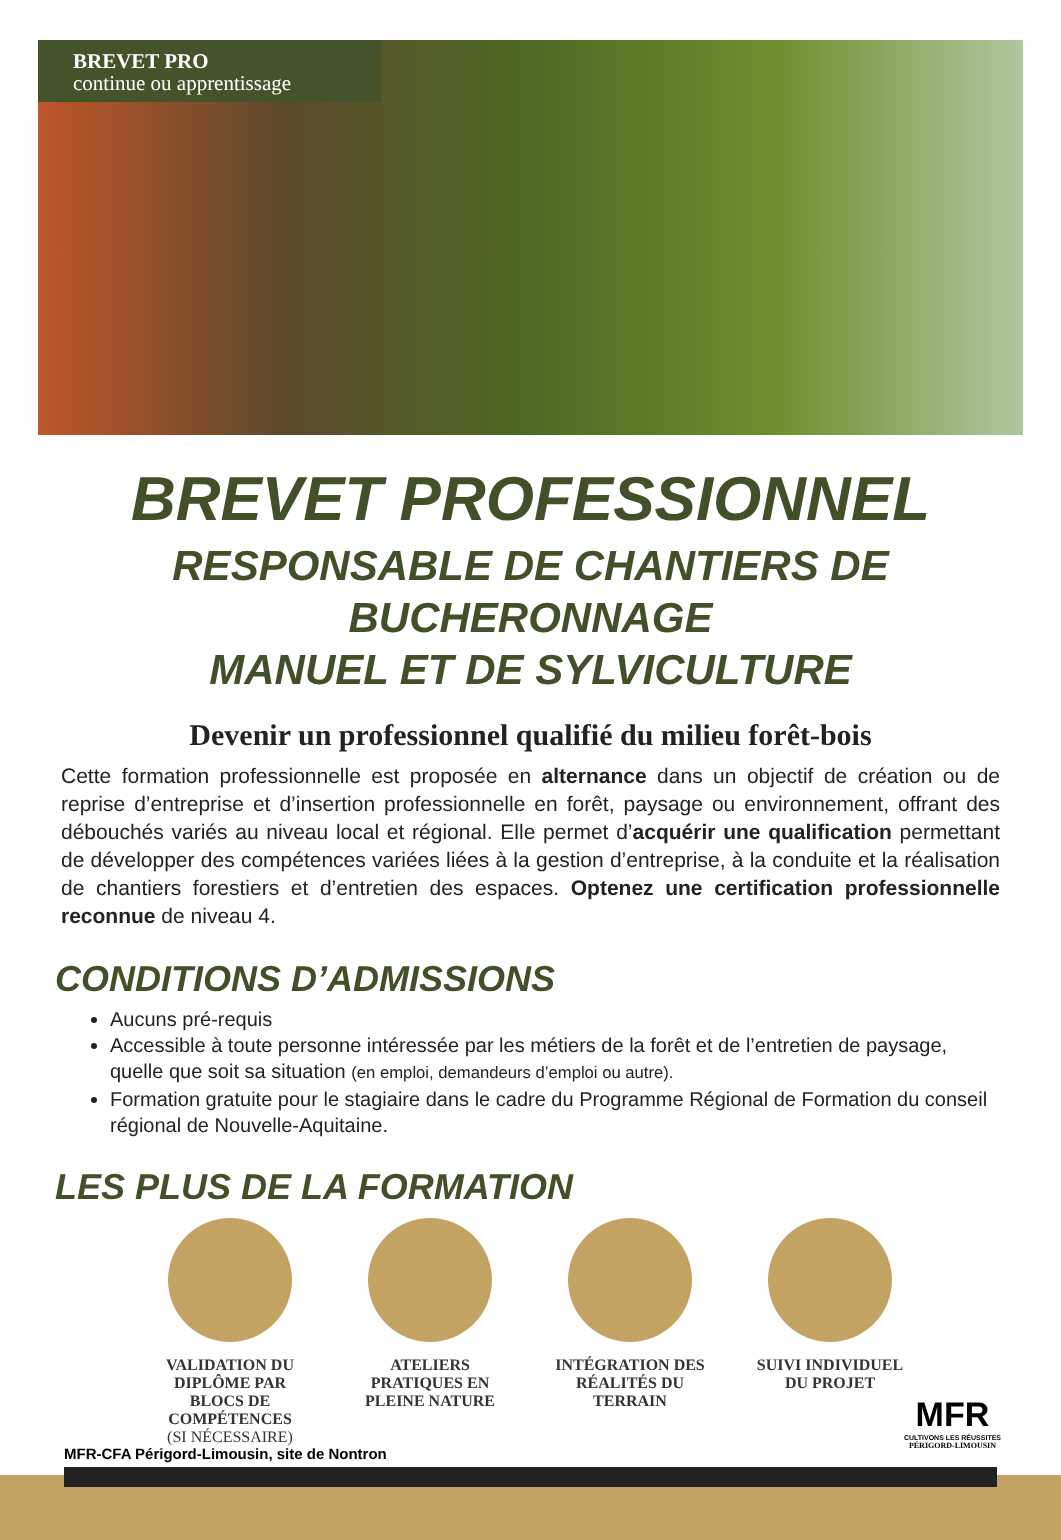BREVET PRO
continue ou apprentissage
BREVET PROFESSIONNEL
RESPONSABLE DE CHANTIERS DE BUCHERONNAGE
MANUEL ET DE SYLVICULTURE
Devenir un professionnel qualifié du milieu forêt-bois
Cette formation professionnelle est proposée en alternance dans un objectif de création ou de reprise d’entreprise et d’insertion professionnelle en forêt, paysage ou environnement, offrant des débouchés variés au niveau local et régional. Elle permet d’acquérir une qualification permettant de développer des compétences variées liées à la gestion d’entreprise, à la conduite et la réalisation de chantiers forestiers et d’entretien des espaces. Optenez une certification professionnelle reconnue de niveau 4.
CONDITIONS D’ADMISSIONS
Aucuns pré-requis
Accessible à toute personne intéressée par les métiers de la forêt et de l’entretien de paysage, quelle que soit sa situation (en emploi, demandeurs d’emploi ou autre).
Formation gratuite pour le stagiaire dans le cadre du Programme Régional de Formation du conseil régional de Nouvelle-Aquitaine.
LES PLUS DE LA FORMATION
VALIDATION DU DIPLÔME PAR BLOCS DE COMPÉTENCES
(SI NÉCESSAIRE)
ATELIERS PRATIQUES EN PLEINE NATURE
INTÉGRATION DES RÉALITÉS DU TERRAIN
SUIVI INDIVIDUEL DU PROJET
MFR
CULTIVONS LES RÉUSSITES
PÉRIGORD-LIMOUSIN
MFR-CFA Périgord-Limousin, site de Nontron